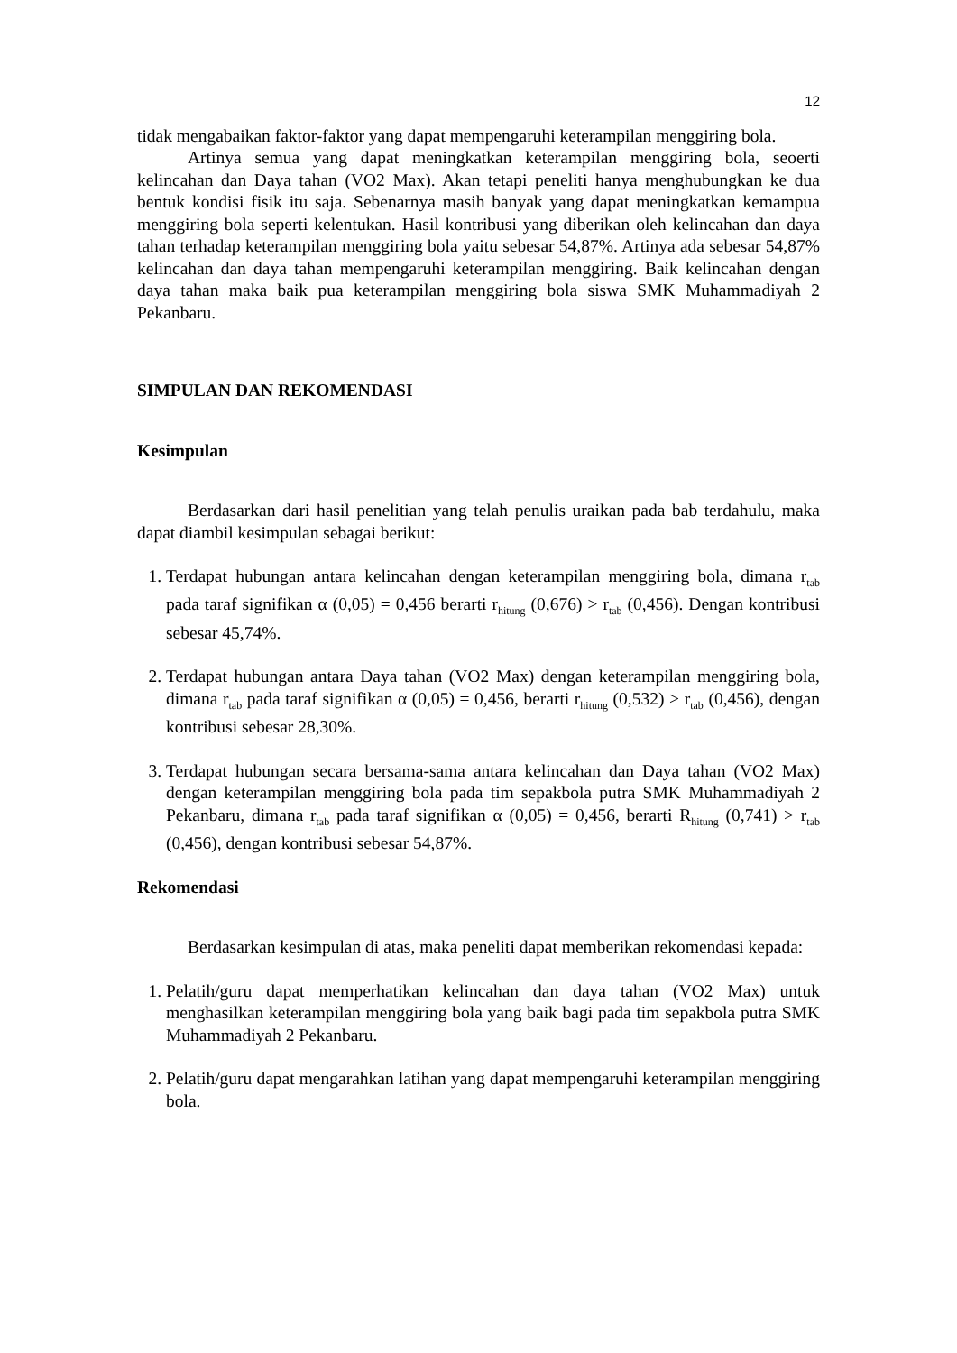12
tidak mengabaikan faktor-faktor yang dapat mempengaruhi keterampilan menggiring bola.
Artinya semua yang dapat meningkatkan keterampilan menggiring bola, seoerti kelincahan dan Daya tahan (VO2 Max). Akan tetapi peneliti hanya menghubungkan ke dua bentuk kondisi fisik itu saja. Sebenarnya masih banyak yang dapat meningkatkan kemampua menggiring bola seperti kelentukan. Hasil kontribusi yang diberikan oleh kelincahan dan daya tahan terhadap keterampilan menggiring bola yaitu sebesar 54,87%. Artinya ada sebesar 54,87% kelincahan dan daya tahan mempengaruhi keterampilan menggiring. Baik kelincahan dengan daya tahan maka baik pua keterampilan menggiring bola siswa SMK Muhammadiyah 2 Pekanbaru.
SIMPULAN DAN REKOMENDASI
Kesimpulan
Berdasarkan dari hasil penelitian yang telah penulis uraikan pada bab terdahulu, maka dapat diambil kesimpulan sebagai berikut:
1. Terdapat hubungan antara kelincahan dengan keterampilan menggiring bola, dimana r<sub>tab</sub> pada taraf signifikan α (0,05) = 0,456 berarti r<sub>hitung</sub> (0,676) > r<sub>tab</sub> (0,456). Dengan kontribusi sebesar 45,74%.
2. Terdapat hubungan antara Daya tahan (VO2 Max) dengan keterampilan menggiring bola, dimana r<sub>tab</sub> pada taraf signifikan α (0,05) = 0,456, berarti r<sub>hitung</sub> (0,532) > r<sub>tab</sub> (0,456), dengan kontribusi sebesar 28,30%.
3. Terdapat hubungan secara bersama-sama antara kelincahan dan Daya tahan (VO2 Max) dengan keterampilan menggiring bola pada tim sepakbola putra SMK Muhammadiyah 2 Pekanbaru, dimana r<sub>tab</sub> pada taraf signifikan α (0,05) = 0,456, berarti R<sub>hitung</sub> (0,741) > r<sub>tab</sub> (0,456), dengan kontribusi sebesar 54,87%.
Rekomendasi
Berdasarkan kesimpulan di atas, maka peneliti dapat memberikan rekomendasi kepada:
1. Pelatih/guru dapat memperhatikan kelincahan dan daya tahan (VO2 Max) untuk menghasilkan keterampilan menggiring bola yang baik bagi pada tim sepakbola putra SMK Muhammadiyah 2 Pekanbaru.
2. Pelatih/guru dapat mengarahkan latihan yang dapat mempengaruhi keterampilan menggiring bola.